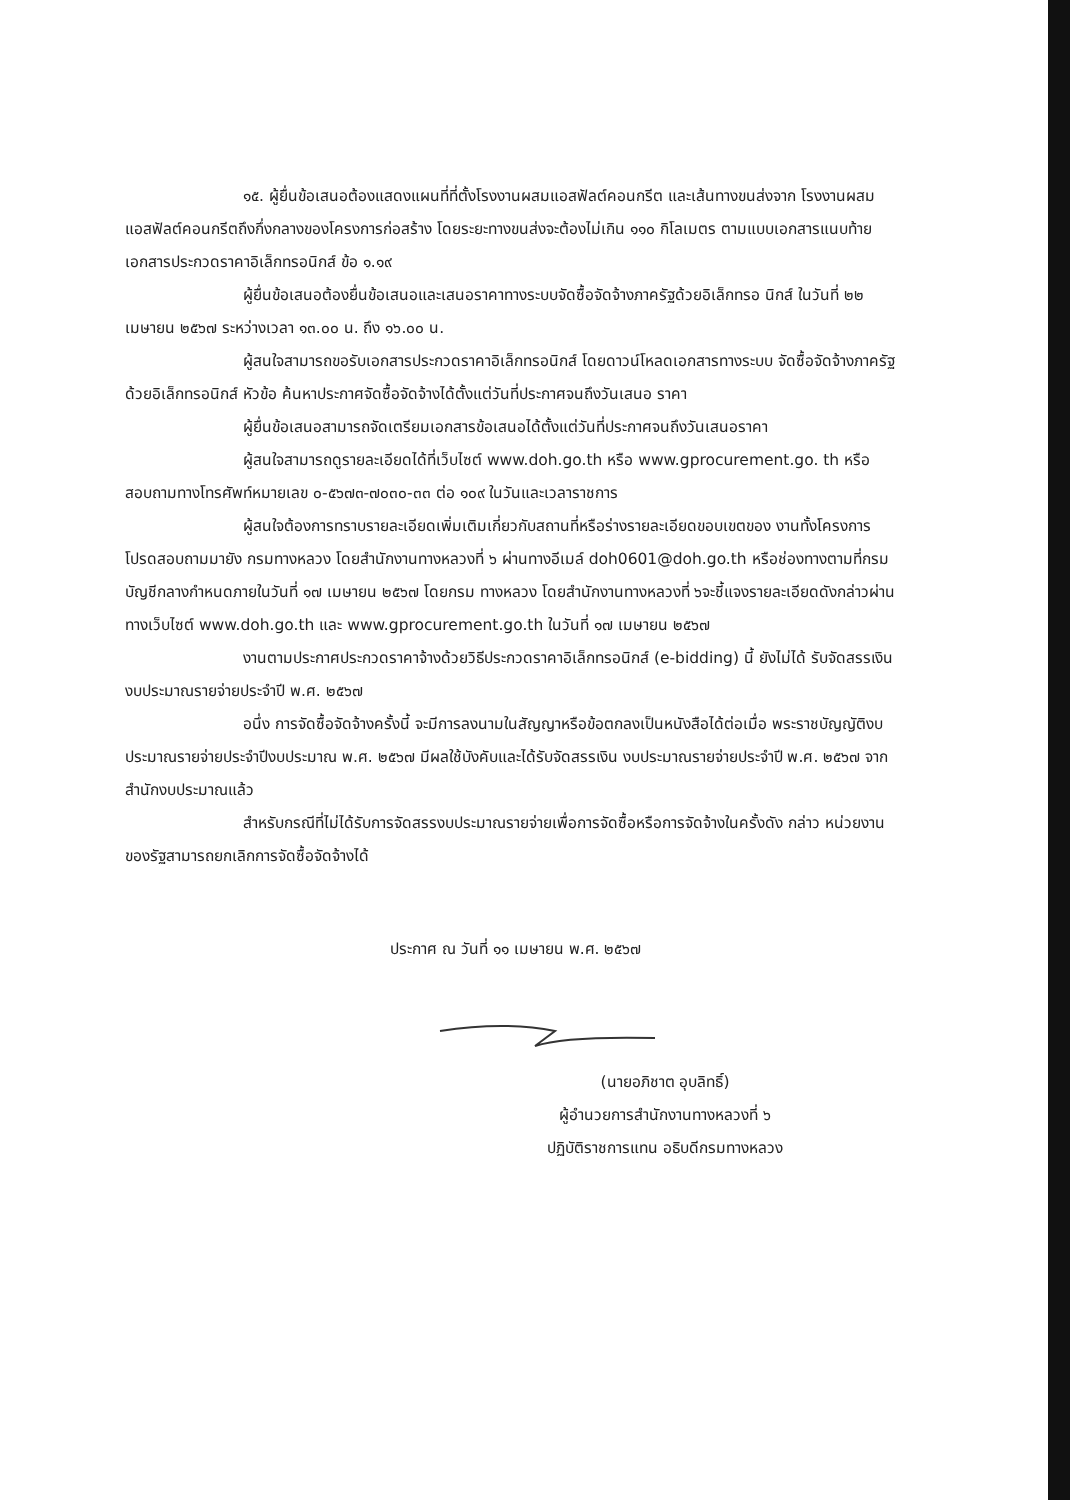๑๕. ผู้ยื่นข้อเสนอต้องแสดงแผนที่ที่ตั้งโรงงานผสมแอสฟัลต์คอนกรีต และเส้นทางขนส่งจาก โรงงานผสมแอสฟัลต์คอนกรีตถึงกึ่งกลางของโครงการก่อสร้าง โดยระยะทางขนส่งจะต้องไม่เกิน ๑๑๐ กิโลเมตร ตามแบบเอกสารแนบท้ายเอกสารประกวดราคาอิเล็กทรอนิกส์ ข้อ ๑.๑๙
ผู้ยื่นข้อเสนอต้องยื่นข้อเสนอและเสนอราคาทางระบบจัดซื้อจัดจ้างภาครัฐด้วยอิเล็กทรอ นิกส์ ในวันที่ ๒๒ เมษายน ๒๕๖๗ ระหว่างเวลา ๑๓.๐๐ น. ถึง ๑๖.๐๐ น.
ผู้สนใจสามารถขอรับเอกสารประกวดราคาอิเล็กทรอนิกส์ โดยดาวน์โหลดเอกสารทางระบบ จัดซื้อจัดจ้างภาครัฐด้วยอิเล็กทรอนิกส์ หัวข้อ ค้นหาประกาศจัดซื้อจัดจ้างได้ตั้งแต่วันที่ประกาศจนถึงวันเสนอ ราคา
ผู้ยื่นข้อเสนอสามารถจัดเตรียมเอกสารข้อเสนอได้ตั้งแต่วันที่ประกาศจนถึงวันเสนอราคา
ผู้สนใจสามารถดูรายละเอียดได้ที่เว็บไซต์ www.doh.go.th หรือ www.gprocurement.go. th หรือสอบถามทางโทรศัพท์หมายเลข ๐-๕๖๗๓-๗๐๓๐-๓๓ ต่อ ๑๐๙ ในวันและเวลาราชการ
ผู้สนใจต้องการทราบรายละเอียดเพิ่มเติมเกี่ยวกับสถานที่หรือร่างรายละเอียดขอบเขตของ งานทั้งโครงการ โปรดสอบถามมายัง กรมทางหลวง โดยสำนักงานทางหลวงที่ ๖ ผ่านทางอีเมล์ doh0601@doh.go.th หรือช่องทางตามที่กรมบัญชีกลางกำหนดภายในวันที่ ๑๗ เมษายน ๒๕๖๗ โดยกรม ทางหลวง โดยสำนักงานทางหลวงที่ ๖จะชี้แจงรายละเอียดดังกล่าวผ่านทางเว็บไซต์ www.doh.go.th และ www.gprocurement.go.th ในวันที่ ๑๗ เมษายน ๒๕๖๗
งานตามประกาศประกวดราคาจ้างด้วยวิธีประกวดราคาอิเล็กทรอนิกส์ (e-bidding) นี้ ยังไม่ได้ รับจัดสรรเงินงบประมาณรายจ่ายประจำปี พ.ศ. ๒๕๖๗
อนึ่ง การจัดซื้อจัดจ้างครั้งนี้ จะมีการลงนามในสัญญาหรือข้อตกลงเป็นหนังสือได้ต่อเมื่อ พระราชบัญญัติงบประมาณรายจ่ายประจำปีงบประมาณ พ.ศ. ๒๕๖๗ มีผลใช้บังคับและได้รับจัดสรรเงิน งบประมาณรายจ่ายประจำปี พ.ศ. ๒๕๖๗ จากสำนักงบประมาณแล้ว
สำหรับกรณีที่ไม่ได้รับการจัดสรรงบประมาณรายจ่ายเพื่อการจัดซื้อหรือการจัดจ้างในครั้งดัง กล่าว หน่วยงานของรัฐสามารถยกเลิกการจัดซื้อจัดจ้างได้
ประกาศ ณ วันที่ ๑๑ เมษายน พ.ศ. ๒๕๖๗
(นายอภิชาต อุบลิทธิ์)
ผู้อำนวยการสำนักงานทางหลวงที่ ๖
ปฏิบัติราชการแทน อธิบดีกรมทางหลวง